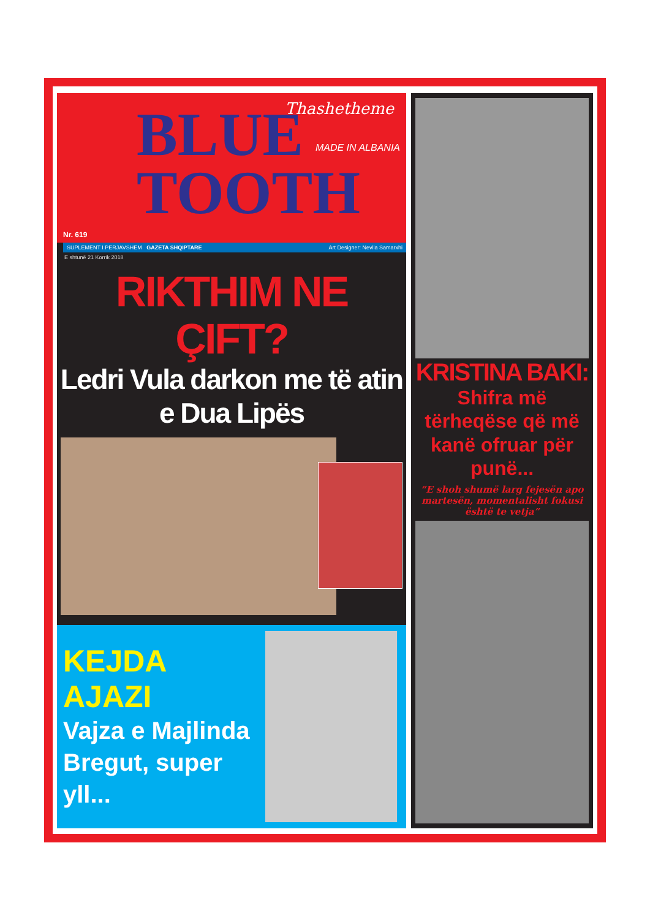BLUE
TOOTH
Thashetheme
MADE IN ALBANIA
Nr. 619
SUPLEMENT I PERJAVSHEM GAZETA SHQIPTARE Art Designer: Nevila Samarxhi
E shtunë 21 Korrik 2018
RIKTHIM NE ÇIFT?
Ledri Vula darkon me të atin e Dua Lipës
KEJDA AJAZI
Vajza e Majlinda Bregut, super yll...
KRISTINA BAKI:
Shifra më tërheqëse që më kanë ofruar për punë...
“E shoh shumë larg fejesën apo martesën, momentalisht fokusi është te vetja”